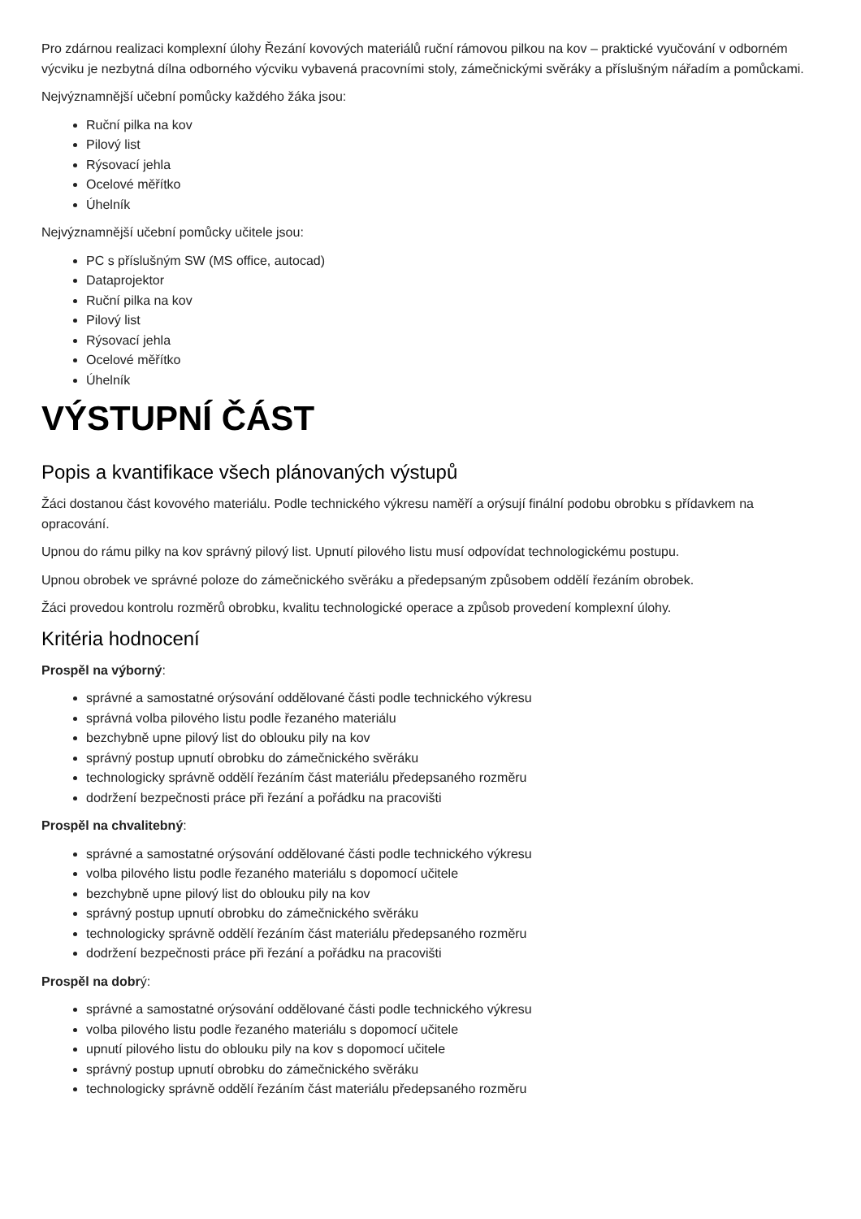Pro zdárnou realizaci komplexní úlohy Řezání kovových materiálů ruční rámovou pilkou na kov – praktické vyučování v odborném výcviku je nezbytná dílna odborného výcviku vybavená pracovními stoly, zámečnickými svěráky a příslušným nářadím a pomůckami.
Nejvýznamnější učební pomůcky každého žáka jsou:
Ruční pilka na kov
Pilový list
Rýsovací jehla
Ocelové měřítko
Úhelník
Nejvýznamnější učební pomůcky učitele jsou:
PC s příslušným SW (MS office, autocad)
Dataprojektor
Ruční pilka na kov
Pilový list
Rýsovací jehla
Ocelové měřítko
Úhelník
VÝSTUPNÍ ČÁST
Popis a kvantifikace všech plánovaných výstupů
Žáci dostanou část kovového materiálu. Podle technického výkresu naměří a orýsují finální podobu obrobku s přídavkem na opracování.
Upnou do rámu pilky na kov správný pilový list. Upnutí pilového listu musí odpovídat technologickému postupu.
Upnou obrobek ve správné poloze do zámečnického svěráku a předepsaným způsobem oddělí řezáním obrobek.
Žáci provedou kontrolu rozměrů obrobku, kvalitu technologické operace a způsob provedení komplexní úlohy.
Kritéria hodnocení
Prospěl na výborný:
správné a samostatné orýsování oddělované části podle technického výkresu
správná volba pilového listu podle řezaného materiálu
bezchybně upne pilový list do oblouku pily na kov
správný postup upnutí obrobku do zámečnického svěráku
technologicky správně oddělí řezáním část materiálu předepsaného rozměru
dodržení bezpečnosti práce při řezání a pořádku na pracovišti
Prospěl na chvalitebný:
správné a samostatné orýsování oddělované části podle technického výkresu
volba pilového listu podle řezaného materiálu s dopomocí učitele
bezchybně upne pilový list do oblouku pily na kov
správný postup upnutí obrobku do zámečnického svěráku
technologicky správně oddělí řezáním část materiálu předepsaného rozměru
dodržení bezpečnosti práce při řezání a pořádku na pracovišti
Prospěl na dobrý:
správné a samostatné orýsování oddělované části podle technického výkresu
volba pilového listu podle řezaného materiálu s dopomocí učitele
upnutí pilového listu do oblouku pily na kov s dopomocí učitele
správný postup upnutí obrobku do zámečnického svěráku
technologicky správně oddělí řezáním část materiálu předepsaného rozměru